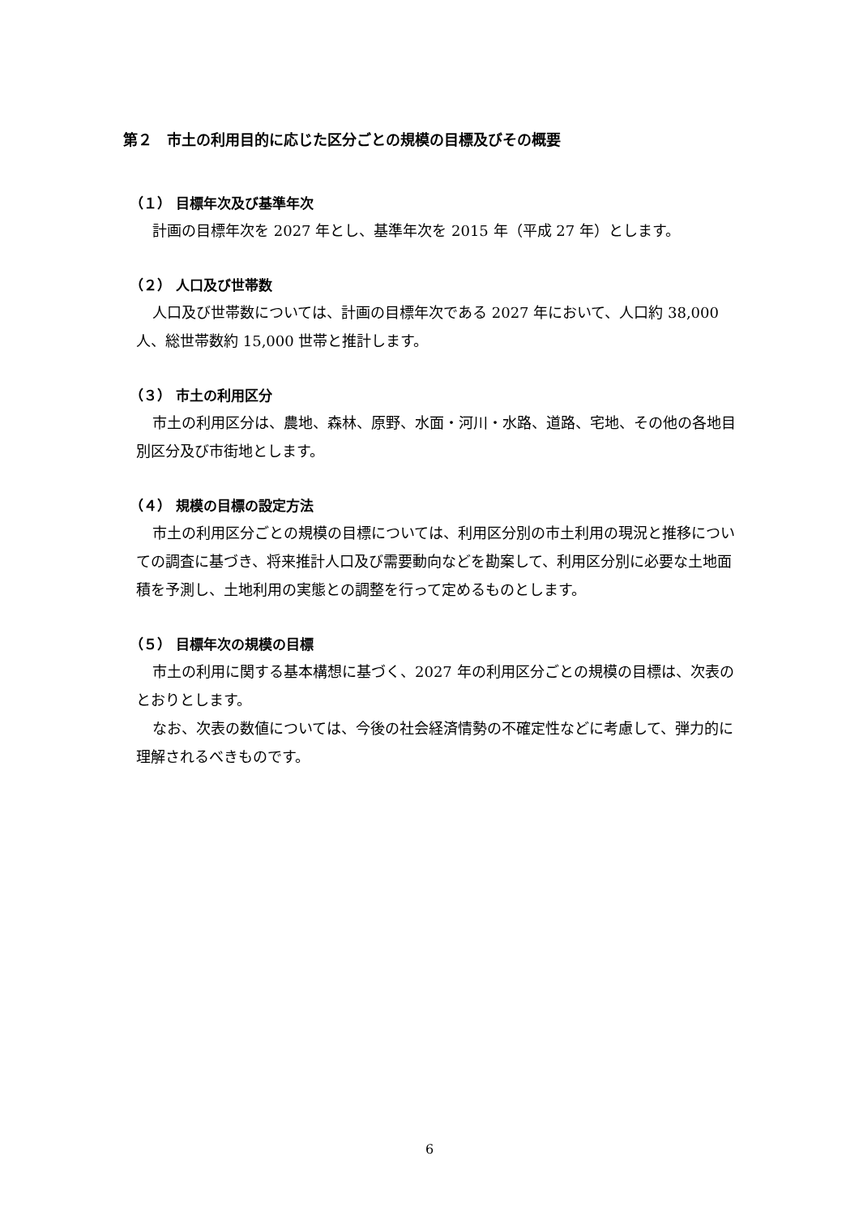第２　市土の利用目的に応じた区分ごとの規模の目標及びその概要
（１） 目標年次及び基準年次
計画の目標年次を 2027 年とし、基準年次を 2015 年（平成 27 年）とします。
（２） 人口及び世帯数
人口及び世帯数については、計画の目標年次である 2027 年において、人口約 38,000 人、総世帯数約 15,000 世帯と推計します。
（３） 市土の利用区分
市土の利用区分は、農地、森林、原野、水面・河川・水路、道路、宅地、その他の各地目別区分及び市街地とします。
（４） 規模の目標の設定方法
市土の利用区分ごとの規模の目標については、利用区分別の市土利用の現況と推移についての調査に基づき、将来推計人口及び需要動向などを勘案して、利用区分別に必要な土地面積を予測し、土地利用の実態との調整を行って定めるものとします。
（５） 目標年次の規模の目標
市土の利用に関する基本構想に基づく、2027 年の利用区分ごとの規模の目標は、次表のとおりとします。
なお、次表の数値については、今後の社会経済情勢の不確定性などに考慮して、弾力的に理解されるべきものです。
6